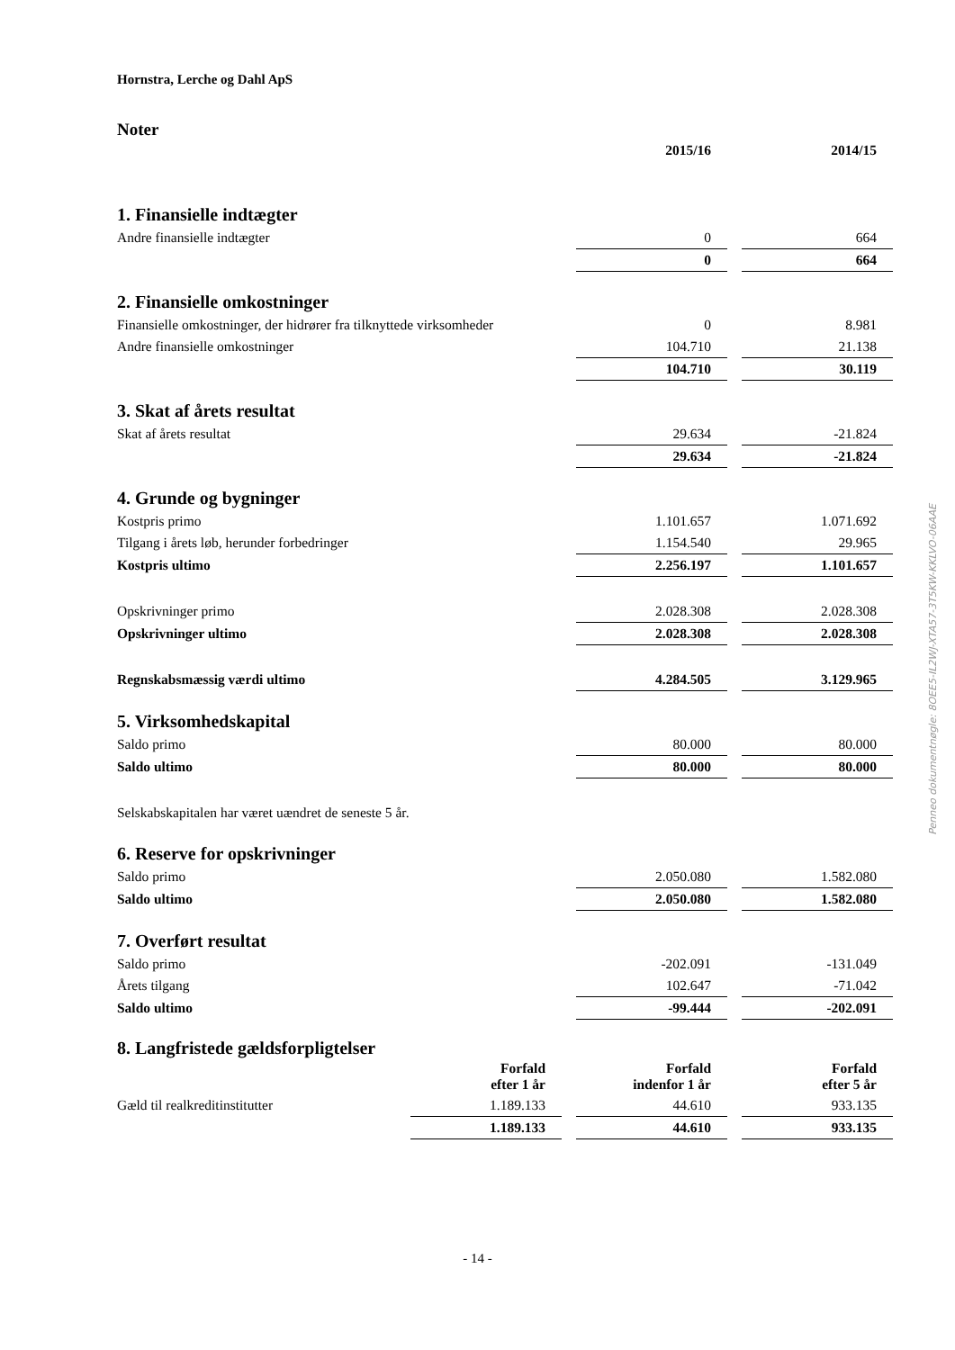Hornstra, Lerche og Dahl ApS
Noter
| | 2015/16 | | 2014/15 |
| 1. Finansielle indtægter | | | |
| Andre finansielle indtægter | 0 | | 664 |
| | 0 | | 664 |
| 2. Finansielle omkostninger | | | |
| Finansielle omkostninger, der hidrører fra tilknyttede virksomheder | 0 | | 8.981 |
| Andre finansielle omkostninger | 104.710 | | 21.138 |
| | 104.710 | | 30.119 |
| 3. Skat af årets resultat | | | |
| Skat af årets resultat | 29.634 | | -21.824 |
| | 29.634 | | -21.824 |
| 4. Grunde og bygninger | | | |
| Kostpris primo | 1.101.657 | | 1.071.692 |
| Tilgang i årets løb, herunder forbedringer | 1.154.540 | | 29.965 |
| Kostpris ultimo | 2.256.197 | | 1.101.657 |
| Opskrivninger primo | 2.028.308 | | 2.028.308 |
| Opskrivninger ultimo | 2.028.308 | | 2.028.308 |
| Regnskabsmæssig værdi ultimo | 4.284.505 | | 3.129.965 |
| 5. Virksomhedskapital | | | |
| Saldo primo | 80.000 | | 80.000 |
| Saldo ultimo | 80.000 | | 80.000 |
| Selskabskapitalen har været uændret de seneste 5 år. | | | |
| 6. Reserve for opskrivninger | | | |
| Saldo primo | 2.050.080 | | 1.582.080 |
| Saldo ultimo | 2.050.080 | | 1.582.080 |
| 7. Overført resultat | | | |
| Saldo primo | -202.091 | | -131.049 |
| Årets tilgang | 102.647 | | -71.042 |
| Saldo ultimo | -99.444 | | -202.091 |
8. Langfristede gældsforpligtelser
| | Forfald efter 1 år | | Forfald indenfor 1 år | | Forfald efter 5 år |
| Gæld til realkreditinstitutter | 1.189.133 | | 44.610 | | 933.135 |
| | 1.189.133 | | 44.610 | | 933.135 |
Penneo dokumentnøgle: 8OEE5-IL2WJ-XTA57-3T5KW-KKLVO-06AAE
- 14 -